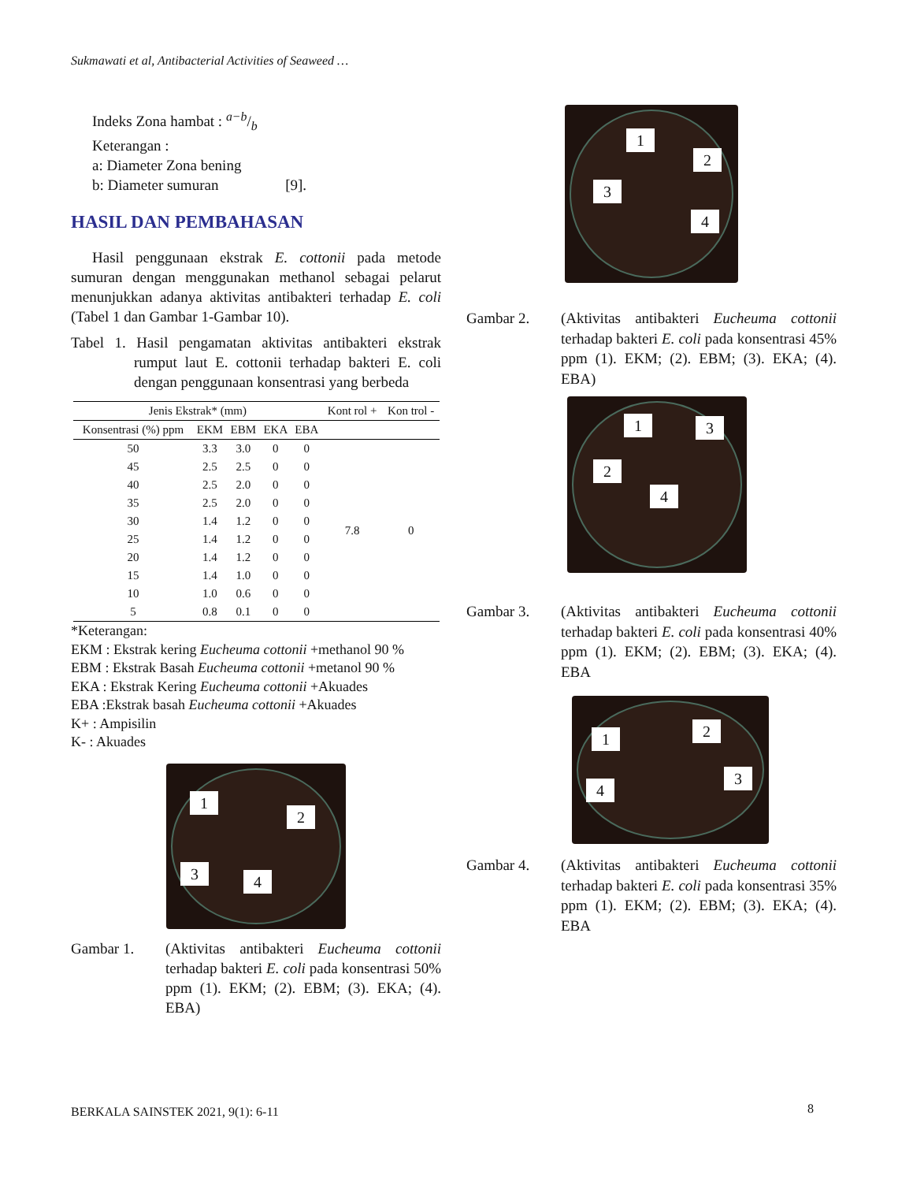Sukmawati et al, Antibacterial Activities of Seaweed …
Indeks Zona hambat : a−b/b
Keterangan :
a: Diameter Zona bening
b: Diameter sumuran [9].
HASIL DAN PEMBAHASAN
Hasil penggunaan ekstrak E. cottonii pada metode sumuran dengan menggunakan methanol sebagai pelarut menunjukkan adanya aktivitas antibakteri terhadap E. coli (Tabel 1 dan Gambar 1-Gambar 10).
Tabel 1. Hasil pengamatan aktivitas antibakteri ekstrak rumput laut E. cottonii terhadap bakteri E. coli dengan penggunaan konsentrasi yang berbeda
| Jenis Ekstrak* (mm) | | | | | Kont rol + | Kon trol - |
| --- | --- | --- | --- | --- | --- | --- |
| Konsentrasi (%) ppm | EKM | EBM | EKA | EBA | | |
| 50 | 3.3 | 3.0 | 0 | 0 | 7.8 | 0 |
| 45 | 2.5 | 2.5 | 0 | 0 | | |
| 40 | 2.5 | 2.0 | 0 | 0 | | |
| 35 | 2.5 | 2.0 | 0 | 0 | | |
| 30 | 1.4 | 1.2 | 0 | 0 | | |
| 25 | 1.4 | 1.2 | 0 | 0 | | |
| 20 | 1.4 | 1.2 | 0 | 0 | | |
| 15 | 1.4 | 1.0 | 0 | 0 | | |
| 10 | 1.0 | 0.6 | 0 | 0 | | |
| 5 | 0.8 | 0.1 | 0 | 0 | | |
*Keterangan:
EKM : Ekstrak kering Eucheuma cottonii +methanol 90 %
EBM : Ekstrak Basah Eucheuma cottonii +metanol 90 %
EKA : Ekstrak Kering Eucheuma cottonii +Akuades
EBA :Ekstrak basah Eucheuma cottonii +Akuades
K+ : Ampisilin
K- : Akuades
1
2
3 4
Gambar 1. (Aktivitas antibakteri Eucheuma cottonii terhadap bakteri E. coli pada konsentrasi 50% ppm (1). EKM; (2). EBM; (3). EKA; (4). EBA)
1
2
3
4
Gambar 2. (Aktivitas antibakteri Eucheuma cottonii terhadap bakteri E. coli pada konsentrasi 45% ppm (1). EKM; (2). EBM; (3). EKA; (4). EBA)
1 3
2
4
Gambar 3. (Aktivitas antibakteri Eucheuma cottonii terhadap bakteri E. coli pada konsentrasi 40% ppm (1). EKM; (2). EBM; (3). EKA; (4). EBA
1 2
3
4
Gambar 4. (Aktivitas antibakteri Eucheuma cottonii terhadap bakteri E. coli pada konsentrasi 35% ppm (1). EKM; (2). EBM; (3). EKA; (4). EBA
BERKALA SAINSTEK 2021, 9(1): 6-11
8